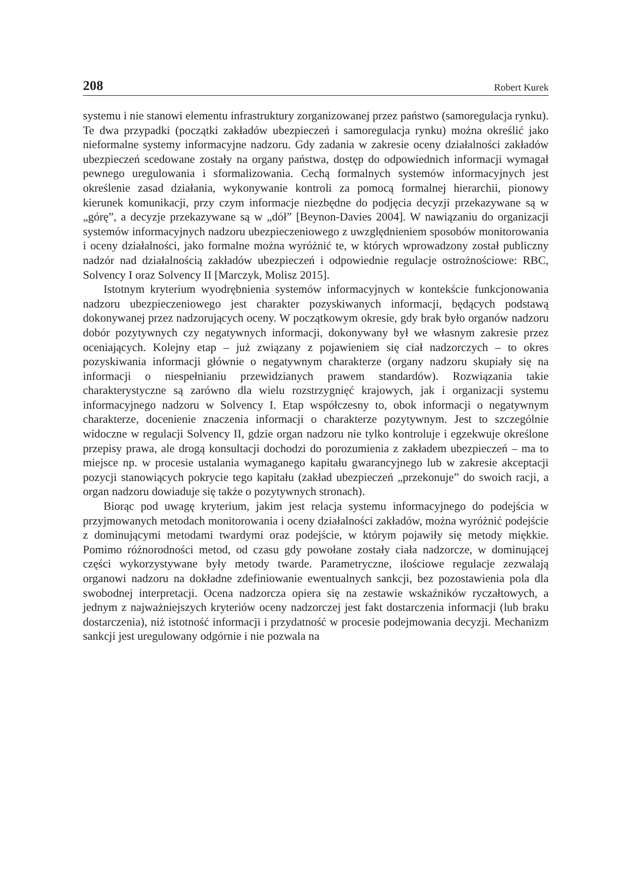208 Robert Kurek
systemu i nie stanowi elementu infrastruktury zorganizowanej przez państwo (samoregulacja rynku). Te dwa przypadki (początki zakładów ubezpieczeń i samoregulacja rynku) można określić jako nieformalne systemy informacyjne nadzoru. Gdy zadania w zakresie oceny działalności zakładów ubezpieczeń scedowane zostały na organy państwa, dostęp do odpowiednich informacji wymagał pewnego uregulowania i sformalizowania. Cechą formalnych systemów informacyjnych jest określenie zasad działania, wykonywanie kontroli za pomocą formalnej hierarchii, pionowy kierunek komunikacji, przy czym informacje niezbędne do podjęcia decyzji przekazywane są w „górę”, a decyzje przekazywane są w „dół” [Beynon-Davies 2004]. W nawiązaniu do organizacji systemów informacyjnych nadzoru ubezpieczeniowego z uwzględnieniem sposobów monitorowania i oceny działalności, jako formalne można wyróżnić te, w których wprowadzony został publiczny nadzór nad działalnością zakładów ubezpieczeń i odpowiednie regulacje ostrożnościowe: RBC, Solvency I oraz Solvency II [Marczyk, Molisz 2015].
Istotnym kryterium wyodrębnienia systemów informacyjnych w kontekście funkcjonowania nadzoru ubezpieczeniowego jest charakter pozyskiwanych informacji, będących podstawą dokonywanej przez nadzorujących oceny. W początkowym okresie, gdy brak było organów nadzoru dobór pozytywnych czy negatywnych informacji, dokonywany był we własnym zakresie przez oceniających. Kolejny etap – już związany z pojawieniem się ciał nadzorczych – to okres pozyskiwania informacji głównie o negatywnym charakterze (organy nadzoru skupiały się na informacji o niespełnianiu przewidzianych prawem standardów). Rozwiązania takie charakterystyczne są zarówno dla wielu rozstrzygnięć krajowych, jak i organizacji systemu informacyjnego nadzoru w Solvency I. Etap współczesny to, obok informacji o negatywnym charakterze, docenienie znaczenia informacji o charakterze pozytywnym. Jest to szczególnie widoczne w regulacji Solvency II, gdzie organ nadzoru nie tylko kontroluje i egzekwuje określone przepisy prawa, ale drogą konsultacji dochodzi do porozumienia z zakładem ubezpieczeń – ma to miejsce np. w procesie ustalania wymaganego kapitału gwarancyjnego lub w zakresie akceptacji pozycji stanowiących pokrycie tego kapitału (zakład ubezpieczeń „przekonuje” do swoich racji, a organ nadzoru dowiaduje się także o pozytywnych stronach).
Biorąc pod uwagę kryterium, jakim jest relacja systemu informacyjnego do podejścia w przyjmowanych metodach monitorowania i oceny działalności zakładów, można wyróżnić podejście z dominującymi metodami twardymi oraz podejście, w którym pojawiły się metody miękkie. Pomimo różnorodności metod, od czasu gdy powołane zostały ciała nadzorcze, w dominującej części wykorzystywane były metody twarde. Parametryczne, ilościowe regulacje zezwalają organowi nadzoru na dokładne zdefiniowanie ewentualnych sankcji, bez pozostawienia pola dla swobodnej interpretacji. Ocena nadzorcza opiera się na zestawie wskaźników ryczałtowych, a jednym z najważniejszych kryteriów oceny nadzorczej jest fakt dostarczenia informacji (lub braku dostarczenia), niż istotność informacji i przydatność w procesie podejmowania decyzji. Mechanizm sankcji jest uregulowany odgórnie i nie pozwala na